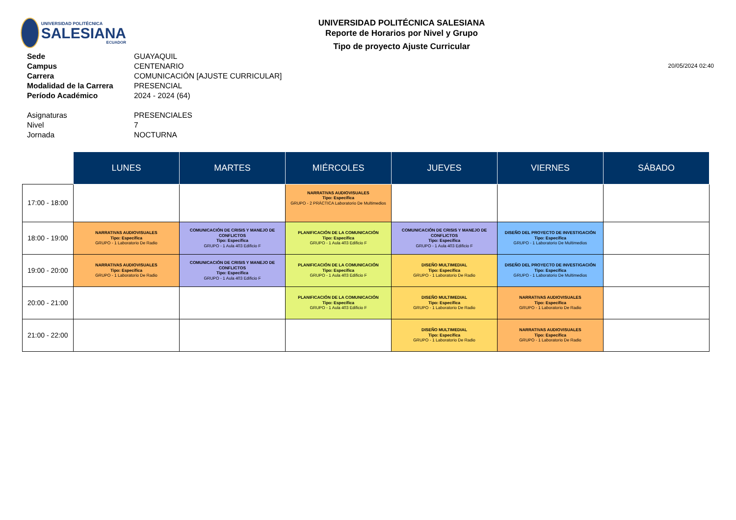UNIVERSIDAD POLITÉCNICA
SALESIANA
ECUADOR
UNIVERSIDAD POLITÉCNICA SALESIANA
Reporte de Horarios por Nivel y Grupo
Tipo de proyecto Ajuste Curricular
| Sede | GUAYAQUIL |
| Campus | CENTENARIO |
| Carrera | COMUNICACIÓN [AJUSTE CURRICULAR] |
| Modalidad de la Carrera | PRESENCIAL |
| Período Académico | 2024 - 2024 (64) |
| Asignaturas | PRESENCIALES |
| Nivel | 7 |
| Jornada | NOCTURNA |
20/05/2024 02:40
| | LUNES | MARTES | MIÉRCOLES | JUEVES | VIERNES | SÁBADO |
| 17:00 - 18:00 | | | NARRATIVAS AUDIOVISUALES Tipo: Específica GRUPO - 2 PRÁCTICA Laboratorio De Multimedios | | | |
| 18:00 - 19:00 | NARRATIVAS AUDIOVISUALES Tipo: Específica GRUPO - 1 Laboratorio De Radio | COMUNICACIÓN DE CRISIS Y MANEJO DE CONFLICTOS Tipo: Específica GRUPO - 1 Aula 403 Edificio F | PLANIFICACIÓN DE LA COMUNICACIÓN Tipo: Específica GRUPO - 1 Aula 403 Edificio F | COMUNICACIÓN DE CRISIS Y MANEJO DE CONFLICTOS Tipo: Específica GRUPO - 1 Aula 403 Edificio F | DISEÑO DEL PROYECTO DE INVESTIGACIÓN Tipo: Específica GRUPO - 1 Laboratorio De Multimedios | |
| 19:00 - 20:00 | NARRATIVAS AUDIOVISUALES Tipo: Específica GRUPO - 1 Laboratorio De Radio | COMUNICACIÓN DE CRISIS Y MANEJO DE CONFLICTOS Tipo: Específica GRUPO - 1 Aula 403 Edificio F | PLANIFICACIÓN DE LA COMUNICACIÓN Tipo: Específica GRUPO - 1 Aula 403 Edificio F | DISEÑO MULTIMEDIAL Tipo: Específica GRUPO - 1 Laboratorio De Radio | DISEÑO DEL PROYECTO DE INVESTIGACIÓN Tipo: Específica GRUPO - 1 Laboratorio De Multimedios | |
| 20:00 - 21:00 | | | PLANIFICACIÓN DE LA COMUNICACIÓN Tipo: Específica GRUPO - 1 Aula 403 Edificio F | DISEÑO MULTIMEDIAL Tipo: Específica GRUPO - 1 Laboratorio De Radio | NARRATIVAS AUDIOVISUALES Tipo: Específica GRUPO - 1 Laboratorio De Radio | |
| 21:00 - 22:00 | | | | DISEÑO MULTIMEDIAL Tipo: Específica GRUPO - 1 Laboratorio De Radio | NARRATIVAS AUDIOVISUALES Tipo: Específica GRUPO - 1 Laboratorio De Radio | |